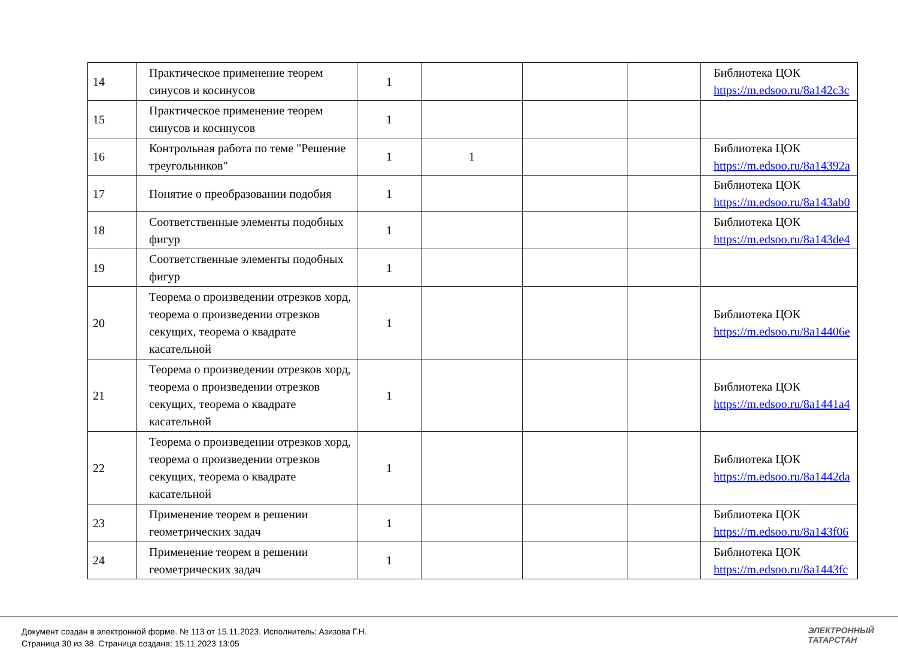| 14 | Практическое применение теорем синусов и косинусов | 1 | | | | Библиотека ЦОК https://m.edsoo.ru/8a142c3c |
| 15 | Практическое применение теорем синусов и косинусов | 1 | | | | |
| 16 | Контрольная работа по теме "Решение треугольников" | 1 | 1 | | | Библиотека ЦОК https://m.edsoo.ru/8a14392a |
| 17 | Понятие о преобразовании подобия | 1 | | | | Библиотека ЦОК https://m.edsoo.ru/8a143ab0 |
| 18 | Соответственные элементы подобных фигур | 1 | | | | Библиотека ЦОК https://m.edsoo.ru/8a143de4 |
| 19 | Соответственные элементы подобных фигур | 1 | | | | |
| 20 | Теорема о произведении отрезков хорд, теорема о произведении отрезков секущих, теорема о квадрате касательной | 1 | | | | Библиотека ЦОК https://m.edsoo.ru/8a14406e |
| 21 | Теорема о произведении отрезков хорд, теорема о произведении отрезков секущих, теорема о квадрате касательной | 1 | | | | Библиотека ЦОК https://m.edsoo.ru/8a1441a4 |
| 22 | Теорема о произведении отрезков хорд, теорема о произведении отрезков секущих, теорема о квадрате касательной | 1 | | | | Библиотека ЦОК https://m.edsoo.ru/8a1442da |
| 23 | Применение теорем в решении геометрических задач | 1 | | | | Библиотека ЦОК https://m.edsoo.ru/8a143f06 |
| 24 | Применение теорем в решении геометрических задач | 1 | | | | Библиотека ЦОК https://m.edsoo.ru/8a1443fc |
Документ создан в электронной форме. № 113 от 15.11.2023. Исполнитель: Азизова Г.Н.
Страница 30 из 38. Страница создана: 15.11.2023 13:05
ЭЛЕКТРОННЫЙ
ТАТАРСТАН